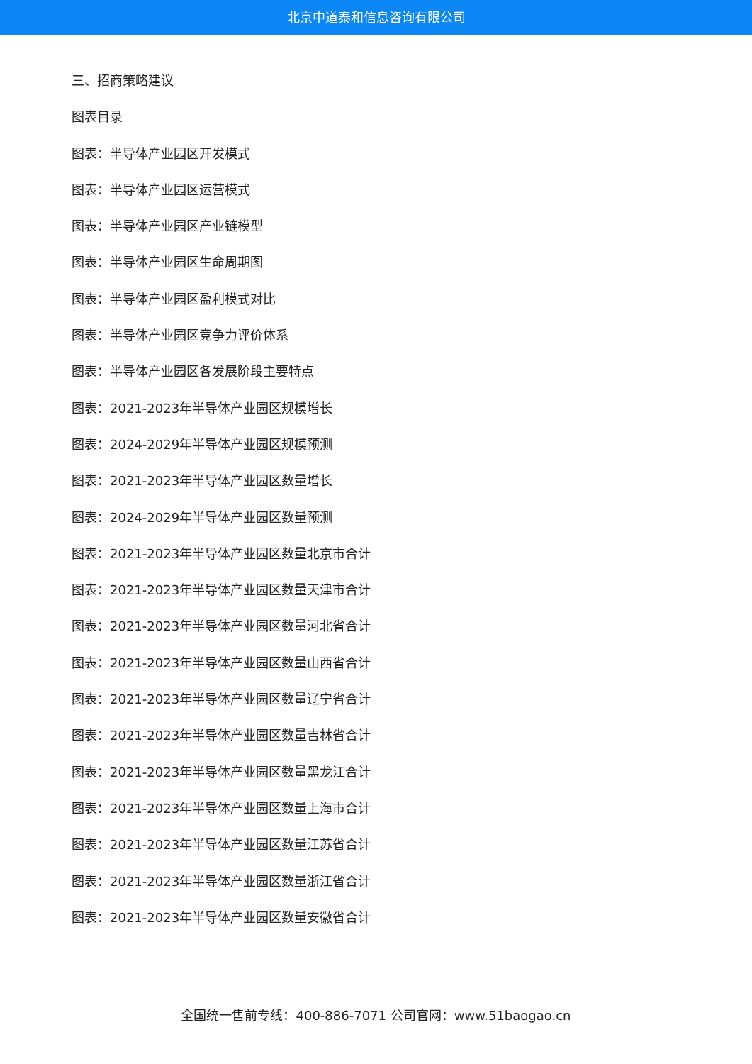北京中道泰和信息咨询有限公司
三、招商策略建议
图表目录
图表：半导体产业园区开发模式
图表：半导体产业园区运营模式
图表：半导体产业园区产业链模型
图表：半导体产业园区生命周期图
图表：半导体产业园区盈利模式对比
图表：半导体产业园区竞争力评价体系
图表：半导体产业园区各发展阶段主要特点
图表：2021-2023年半导体产业园区规模增长
图表：2024-2029年半导体产业园区规模预测
图表：2021-2023年半导体产业园区数量增长
图表：2024-2029年半导体产业园区数量预测
图表：2021-2023年半导体产业园区数量北京市合计
图表：2021-2023年半导体产业园区数量天津市合计
图表：2021-2023年半导体产业园区数量河北省合计
图表：2021-2023年半导体产业园区数量山西省合计
图表：2021-2023年半导体产业园区数量辽宁省合计
图表：2021-2023年半导体产业园区数量吉林省合计
图表：2021-2023年半导体产业园区数量黑龙江合计
图表：2021-2023年半导体产业园区数量上海市合计
图表：2021-2023年半导体产业园区数量江苏省合计
图表：2021-2023年半导体产业园区数量浙江省合计
图表：2021-2023年半导体产业园区数量安徽省合计
全国统一售前专线：400-886-7071 公司官网：www.51baogao.cn